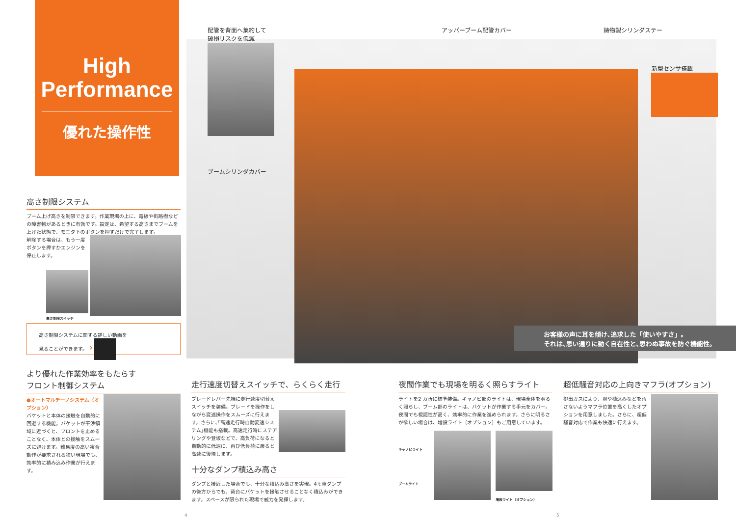High
Performance
優れた操作性
配管を背面へ集約して
破損リスクを低減
アッパーブーム配管カバー 鋳物製シリンダステー
新型センサ搭載
ブームシリンダカバー
お客様の声に耳を傾け､追求した「使いやすさ」｡
それは､思い通りに動く自在性と､思わぬ事故を防ぐ機能性｡
高さ制限システム
ブーム上げ高さを制限できます。作業現場の上に、電線や街路樹などの障害物があるときに有効です。設定は、希望する高さまでブームを上げた状態で、モニタ下のボタンを押すだけで完了します。
解除する場合は、もう一度ボタンを押すかエンジンを停止します。
高さ制限スイッチ
高さ制限システムに関する詳しい動画を
見ることができます。 ›
より優れた作業効率をもたらす
フロント制御システム
●オートマルチーノシステム（オプション）
バケットと本体の接触を自動的に回避する機能。バケットが干渉領域に近づくと、フロントを止めることなく、本体との接触をスムーズに避けます。難易度の高い複合動作が要求される狭い現場でも、効率的に積み込み作業が行えます。
走行速度切替えスイッチで、らくらく走行
ブレードレバー先端に走行速度切替えスイッチを装備。ブレードを操作をしながら変速操作をスムーズに行えます。さらに､｢高速走行時自動変速システム｣機能も搭載。高速走行時にステアリングや登坂などで、高負荷になると自動的に低速に、再び低負荷に戻ると高速に復帰します。
十分なダンプ積込み高さ
ダンプと接近した場合でも、十分な積込み高さを実現。4ｔ車ダンプの後方からでも、荷台にバケットを接触させることなく積込みができます。スペースが限られた現場で威力を発揮します。
夜間作業でも現場を明るく照らすライト
ライトを2 カ所に標準装備。キャノピ部のライトは、現場全体を明るく照らし、ブーム部のライトは、バケットが作業する手元をカバー。夜間でも視認性が高く、効率的に作業を進められます。さらに明るさが欲しい場合は、増設ライト（オプション）もご用意しています。
キャノピライト
ブームライト
増設ライト（オプション）
超低騒音対応の上向きマフラ(オプション)
排出ガスにより、塀や植込みなどを汚さないようマフラ位置を高くしたオプションを用意しました。さらに、超低騒音対応で作業も快適に行えます。
4 5